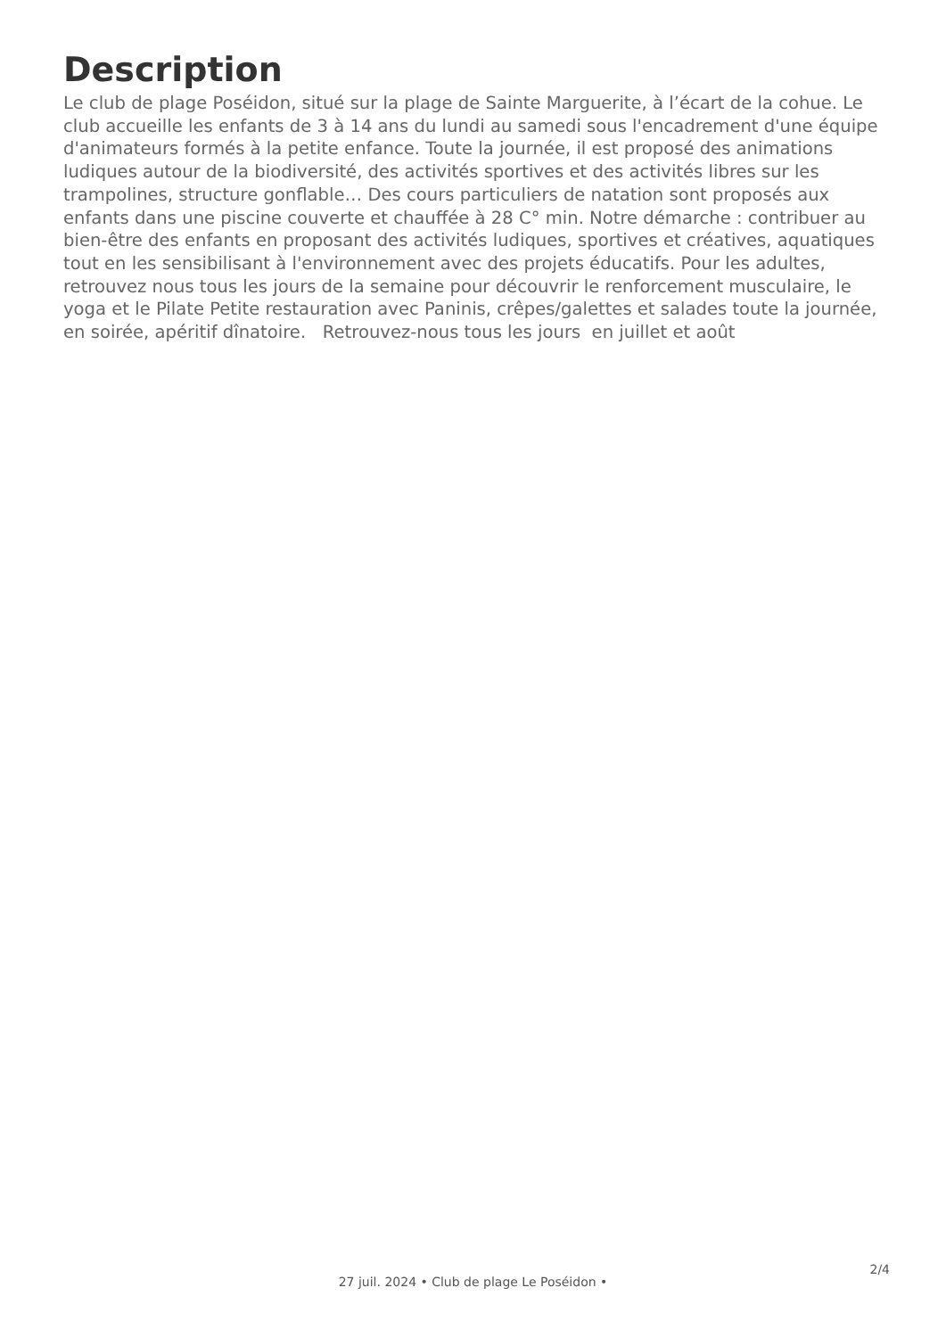Description
Le club de plage Poséidon, situé sur la plage de Sainte Marguerite, à l’écart de la cohue. Le club accueille les enfants de 3 à 14 ans du lundi au samedi sous l'encadrement d'une équipe d'animateurs formés à la petite enfance. Toute la journée, il est proposé des animations ludiques autour de la biodiversité, des activités sportives et des activités libres sur les trampolines, structure gonflable… Des cours particuliers de natation sont proposés aux enfants dans une piscine couverte et chauffée à 28 C° min. Notre démarche : contribuer au bien-être des enfants en proposant des activités ludiques, sportives et créatives, aquatiques tout en les sensibilisant à l'environnement avec des projets éducatifs. Pour les adultes, retrouvez nous tous les jours de la semaine pour découvrir le renforcement musculaire, le yoga et le Pilate Petite restauration avec Paninis, crêpes/galettes et salades toute la journée, en soirée, apéritif dînatoire. Retrouvez-nous tous les jours en juillet et août
2/4
27 juil. 2024 • Club de plage Le Poséidon •